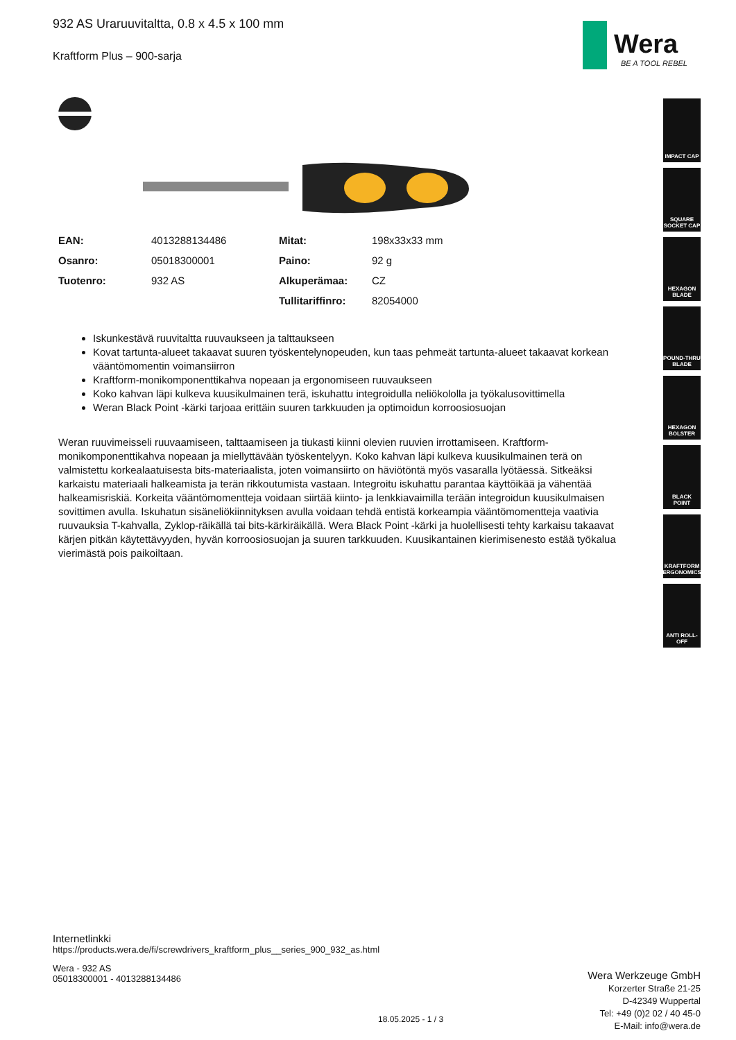932 AS Uraruuvitaltta, 0.8 x 4.5 x 100 mm
Kraftform Plus – 900-sarja
Wera
BE A TOOL REBEL
IMPACT CAP
SQUARE SOCKET CAP
HEXAGON BLADE
POUND-THRU BLADE
HEXAGON BOLSTER
BLACK POINT
KRAFTFORM ERGONOMICS
ANTI ROLL-OFF
| EAN: | 4013288134486 | Mitat: | 198x33x33 mm |
| Osanro: | 05018300001 | Paino: | 92 g |
| Tuotenro: | 932 AS | Alkuperämaa: | CZ |
| | | Tullitariffinro: | 82054000 |
Iskunkestävä ruuvitaltta ruuvaukseen ja talttaukseen
Kovat tartunta-alueet takaavat suuren työskentelynopeuden, kun taas pehmeät tartunta-alueet takaavat korkean vääntömomentin voimansiirron
Kraftform-monikomponenttikahva nopeaan ja ergonomiseen ruuvaukseen
Koko kahvan läpi kulkeva kuusikulmainen terä, iskuhattu integroidulla neliökololla ja työkalusovittimella
Weran Black Point -kärki tarjoaa erittäin suuren tarkkuuden ja optimoidun korroosiosuojan
Weran ruuvimeisseli ruuvaamiseen, talttaamiseen ja tiukasti kiinni olevien ruuvien irrottamiseen. Kraftform-monikomponenttikahva nopeaan ja miellyttävään työskentelyyn. Koko kahvan läpi kulkeva kuusikulmainen terä on valmistettu korkealaatuisesta bits-materiaalista, joten voimansiirto on häviötöntä myös vasaralla lyötäessä. Sitkeäksi karkaistu materiaali halkeamista ja terän rikkoutumista vastaan. Integroitu iskuhattu parantaa käyttöikää ja vähentää halkeamisriskiä. Korkeita vääntömomentteja voidaan siirtää kiinto- ja lenkkiavaimilla terään integroidun kuusikulmaisen sovittimen avulla. Iskuhatun sisäneliökiinnityksen avulla voidaan tehdä entistä korkeampia vääntömomentteja vaativia ruuvauksia T-kahvalla, Zyklop-räikällä tai bits-kärkiräikällä. Wera Black Point -kärki ja huolellisesti tehty karkaisu takaavat kärjen pitkän käytettävyyden, hyvän korroosiosuojan ja suuren tarkkuuden. Kuusikantainen kierimisenesto estää työkalua vierimästä pois paikoiltaan.
Internetlinkki
https://products.wera.de/fi/screwdrivers_kraftform_plus__series_900_932_as.html
Wera - 932 AS
05018300001 - 4013288134486
Wera Werkzeuge GmbH
Korzerter Straße 21-25
D-42349 Wuppertal
Tel: +49 (0)2 02 / 40 45-0
E-Mail: info@wera.de
18.05.2025 - 1 / 3